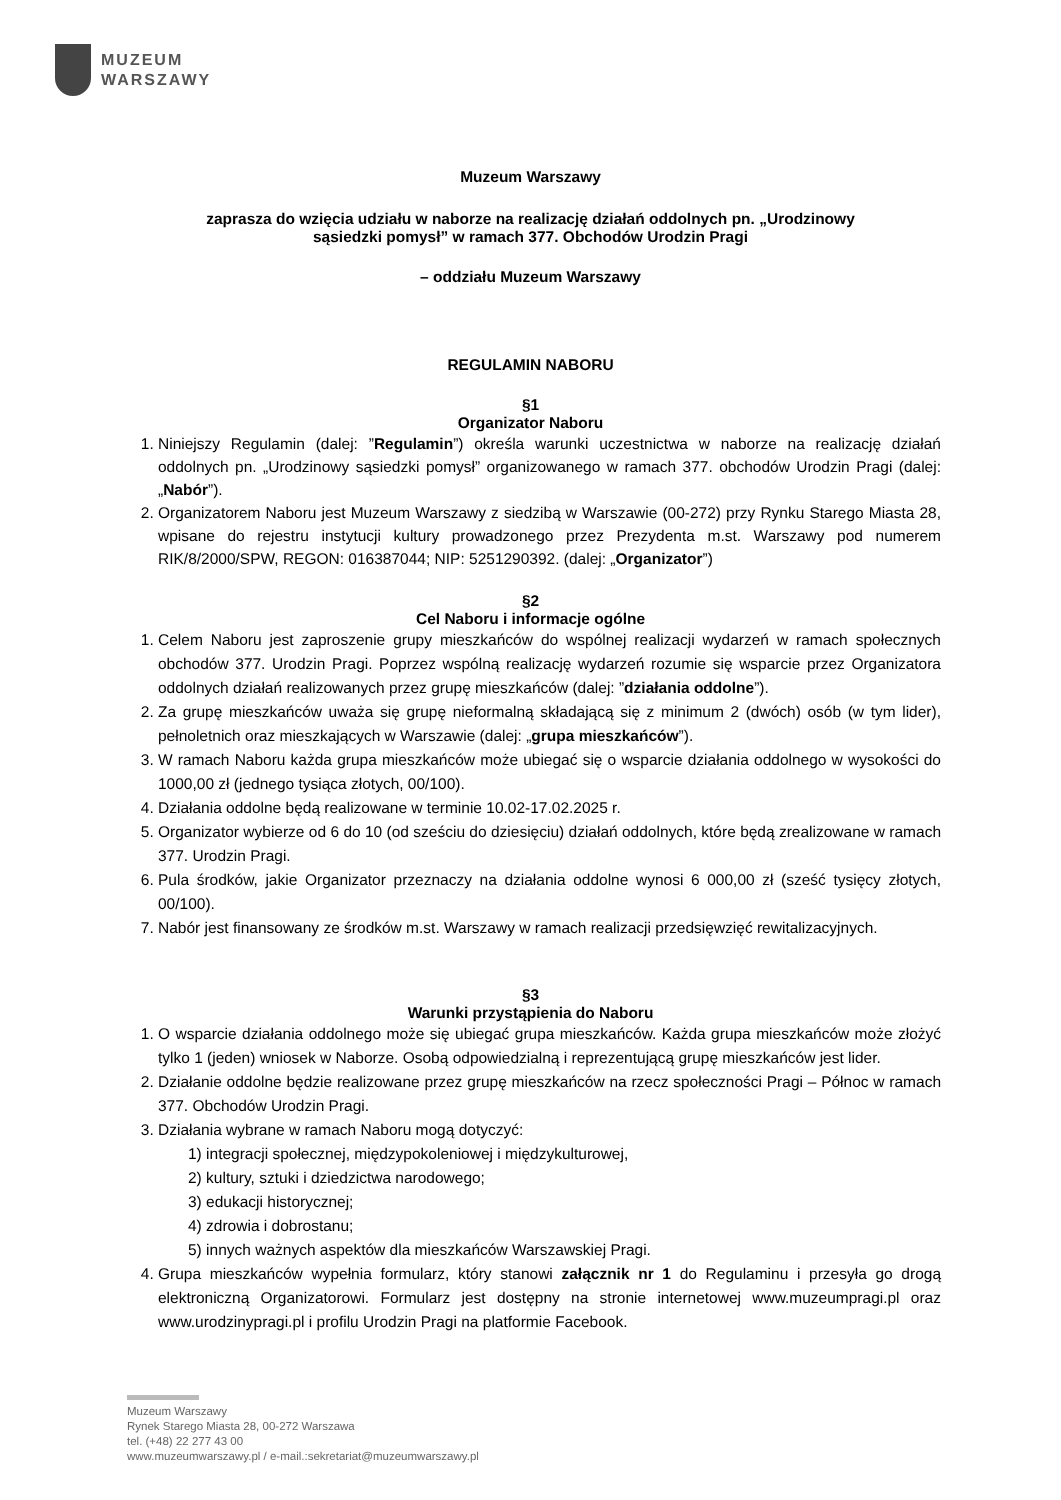MUZEUM
WARSZAWY
Muzeum Warszawy
zaprasza do wzięcia udziału w naborze na realizację działań oddolnych pn. „Urodzinowy
sąsiedzki pomysł” w ramach 377. Obchodów Urodzin Pragi
– oddziału Muzeum Warszawy
REGULAMIN NABORU
§1
Organizator Naboru
1. Niniejszy Regulamin (dalej: ”Regulamin”) określa warunki uczestnictwa w naborze na realizację działań oddolnych pn. „Urodzinowy sąsiedzki pomysł” organizowanego w ramach 377. obchodów Urodzin Pragi (dalej: „Nabór”).
2. Organizatorem Naboru jest Muzeum Warszawy z siedzibą w Warszawie (00-272) przy Rynku Starego Miasta 28, wpisane do rejestru instytucji kultury prowadzonego przez Prezydenta m.st. Warszawy pod numerem RIK/8/2000/SPW, REGON: 016387044; NIP: 5251290392. (dalej: „Organizator”)
§2
Cel Naboru i informacje ogólne
1. Celem Naboru jest zaproszenie grupy mieszkańców do wspólnej realizacji wydarzeń w ramach społecznych obchodów 377. Urodzin Pragi. Poprzez wspólną realizację wydarzeń rozumie się wsparcie przez Organizatora oddolnych działań realizowanych przez grupę mieszkańców (dalej: ”działania oddolne”).
2. Za grupę mieszkańców uważa się grupę nieformalną składającą się z minimum 2 (dwóch) osób (w tym lider), pełnoletnich oraz mieszkających w Warszawie (dalej: „grupa mieszkańców”).
3. W ramach Naboru każda grupa mieszkańców może ubiegać się o wsparcie działania oddolnego w wysokości do 1000,00 zł (jednego tysiąca złotych, 00/100).
4. Działania oddolne będą realizowane w terminie 10.02-17.02.2025 r.
5. Organizator wybierze od 6 do 10 (od sześciu do dziesięciu) działań oddolnych, które będą zrealizowane w ramach 377. Urodzin Pragi.
6. Pula środków, jakie Organizator przeznaczy na działania oddolne wynosi 6 000,00 zł (sześć tysięcy złotych, 00/100).
7. Nabór jest finansowany ze środków m.st. Warszawy w ramach realizacji przedsięwzięć rewitalizacyjnych.
§3
Warunki przystąpienia do Naboru
1. O wsparcie działania oddolnego może się ubiegać grupa mieszkańców. Każda grupa mieszkańców może złożyć tylko 1 (jeden) wniosek w Naborze. Osobą odpowiedzialną i reprezentującą grupę mieszkańców jest lider.
2. Działanie oddolne będzie realizowane przez grupę mieszkańców na rzecz społeczności Pragi – Północ w ramach 377. Obchodów Urodzin Pragi.
3. Działania wybrane w ramach Naboru mogą dotyczyć:
1) integracji społecznej, międzypokoleniowej i międzykulturowej,
2) kultury, sztuki i dziedzictwa narodowego;
3) edukacji historycznej;
4) zdrowia i dobrostanu;
5) innych ważnych aspektów dla mieszkańców Warszawskiej Pragi.
4. Grupa mieszkańców wypełnia formularz, który stanowi załącznik nr 1 do Regulaminu i przesyła go drogą elektroniczną Organizatorowi. Formularz jest dostępny na stronie internetowej www.muzeumpragi.pl oraz www.urodzinypragi.pl i profilu Urodzin Pragi na platformie Facebook.
Muzeum Warszawy
Rynek Starego Miasta 28, 00-272 Warszawa
tel. (+48) 22 277 43 00
www.muzeumwarszawy.pl / e-mail.:sekretariat@muzeumwarszawy.pl